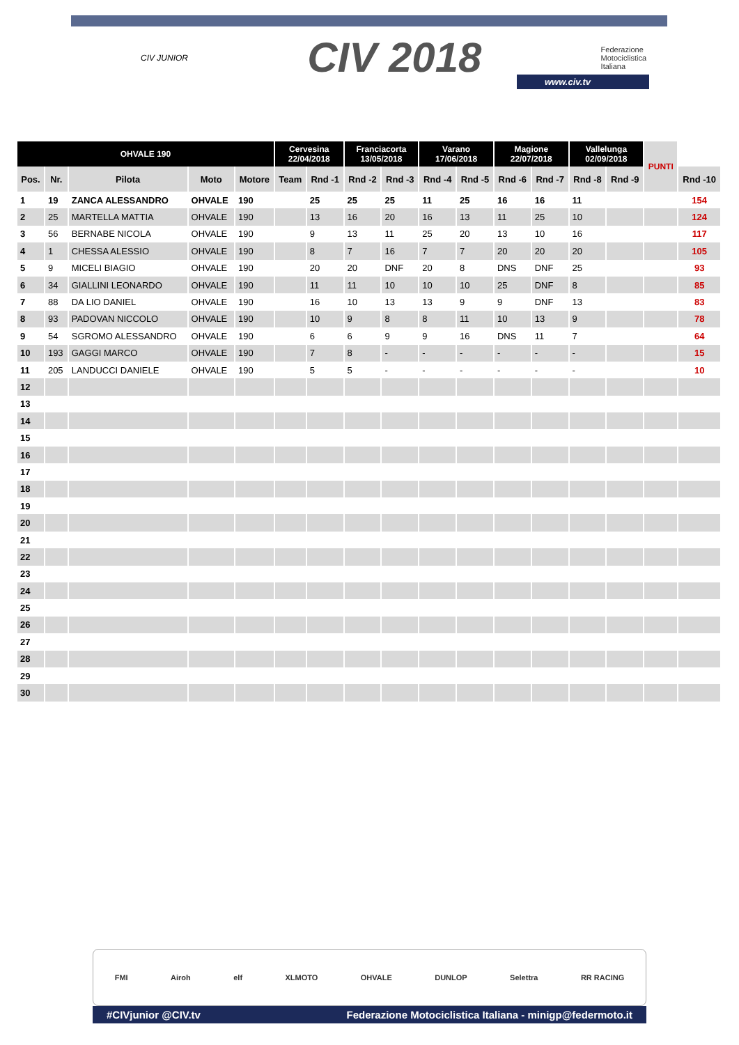CIV JUNIOR CIV 2018 Federazione
Motociclistica
Italiana
www.civ.tv
| OHVALE 190 | | | | | Cervesina 22/04/2018 | | Franciacorta 13/05/2018 | | Varano 17/06/2018 | | Magione 22/07/2018 | | Vallelunga 02/09/2018 | | PUNTI | |
| --- | --- | --- | --- | --- | --- | --- | --- | --- | --- | --- | --- | --- | --- | --- | --- | --- |
| Pos. | Nr. | Pilota | Moto | Motore | Team | Rnd -1 | Rnd -2 | Rnd -3 | Rnd -4 | Rnd -5 | Rnd -6 | Rnd -7 | Rnd -8 | Rnd -9 | | Rnd -10 |
| 1 | 19 | ZANCA ALESSANDRO | OHVALE | 190 | | 25 | 25 | 25 | 11 | 25 | 16 | 16 | 11 | | | 154 |
| 2 | 25 | MARTELLA MATTIA | OHVALE | 190 | | 13 | 16 | 20 | 16 | 13 | 11 | 25 | 10 | | | 124 |
| 3 | 56 | BERNABE NICOLA | OHVALE | 190 | | 9 | 13 | 11 | 25 | 20 | 13 | 10 | 16 | | | 117 |
| 4 | 1 | CHESSA ALESSIO | OHVALE | 190 | | 8 | 7 | 16 | 7 | 7 | 20 | 20 | 20 | | | 105 |
| 5 | 9 | MICELI BIAGIO | OHVALE | 190 | | 20 | 20 | DNF | 20 | 8 | DNS | DNF | 25 | | | 93 |
| 6 | 34 | GIALLINI LEONARDO | OHVALE | 190 | | 11 | 11 | 10 | 10 | 10 | 25 | DNF | 8 | | | 85 |
| 7 | 88 | DA LIO DANIEL | OHVALE | 190 | | 16 | 10 | 13 | 13 | 9 | 9 | DNF | 13 | | | 83 |
| 8 | 93 | PADOVAN NICCOLO | OHVALE | 190 | | 10 | 9 | 8 | 8 | 11 | 10 | 13 | 9 | | | 78 |
| 9 | 54 | SGROMO ALESSANDRO | OHVALE | 190 | | 6 | 6 | 9 | 9 | 16 | DNS | 11 | 7 | | | 64 |
| 10 | 193 | GAGGI MARCO | OHVALE | 190 | | 7 | 8 | - | - | - | - | - | - | | | 15 |
| 11 | 205 | LANDUCCI DANIELE | OHVALE | 190 | | 5 | 5 | - | - | - | - | - | - | | | 10 |
| 12 | | | | | | | | | | | | | | | | |
| 13 | | | | | | | | | | | | | | | | |
| 14 | | | | | | | | | | | | | | | | |
| 15 | | | | | | | | | | | | | | | | |
| 16 | | | | | | | | | | | | | | | | |
| 17 | | | | | | | | | | | | | | | | |
| 18 | | | | | | | | | | | | | | | | |
| 19 | | | | | | | | | | | | | | | | |
| 20 | | | | | | | | | | | | | | | | |
| 21 | | | | | | | | | | | | | | | | |
| 22 | | | | | | | | | | | | | | | | |
| 23 | | | | | | | | | | | | | | | | |
| 24 | | | | | | | | | | | | | | | | |
| 25 | | | | | | | | | | | | | | | | |
| 26 | | | | | | | | | | | | | | | | |
| 27 | | | | | | | | | | | | | | | | |
| 28 | | | | | | | | | | | | | | | | |
| 29 | | | | | | | | | | | | | | | | |
| 30 | | | | | | | | | | | | | | | | |
FMI Airoh elf XLMOTO OHVALE DUNLOP Selettra RR RACING
#CIVjunior @CIV.tv Federazione Motociclistica Italiana - minigp@federmoto.it